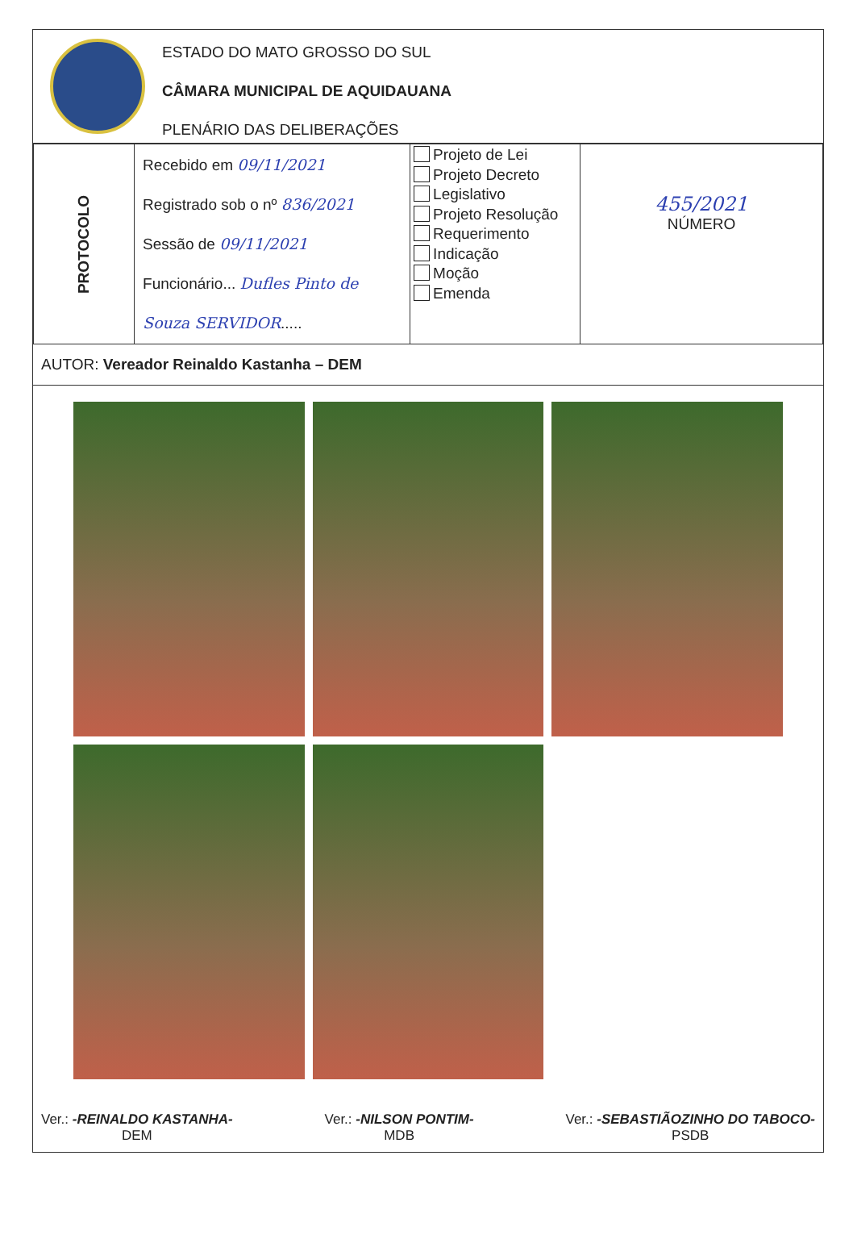ESTADO DO MATO GROSSO DO SUL
CÂMARA MUNICIPAL DE AQUIDAUANA
PLENÁRIO DAS DELIBERAÇÕES
| PROTOCOLO | Recebido em 09/11/2021 Registrado sob o nº 836/2021 Sessão de 09/11/2021 Funcionário... Dufles Pinto de Souza SERVIDOR ..... | Projeto de Lei Projeto Decreto Legislativo Projeto Resolução Requerimento Indicação Moção Emenda | 455/2021 NÚMERO |
AUTOR: Vereador Reinaldo Kastanha – DEM
Ver.: -REINALDO KASTANHA-
DEM
Ver.: -NILSON PONTIM-
MDB
Ver.: -SEBASTIÃOZINHO DO TABOCO-
PSDB